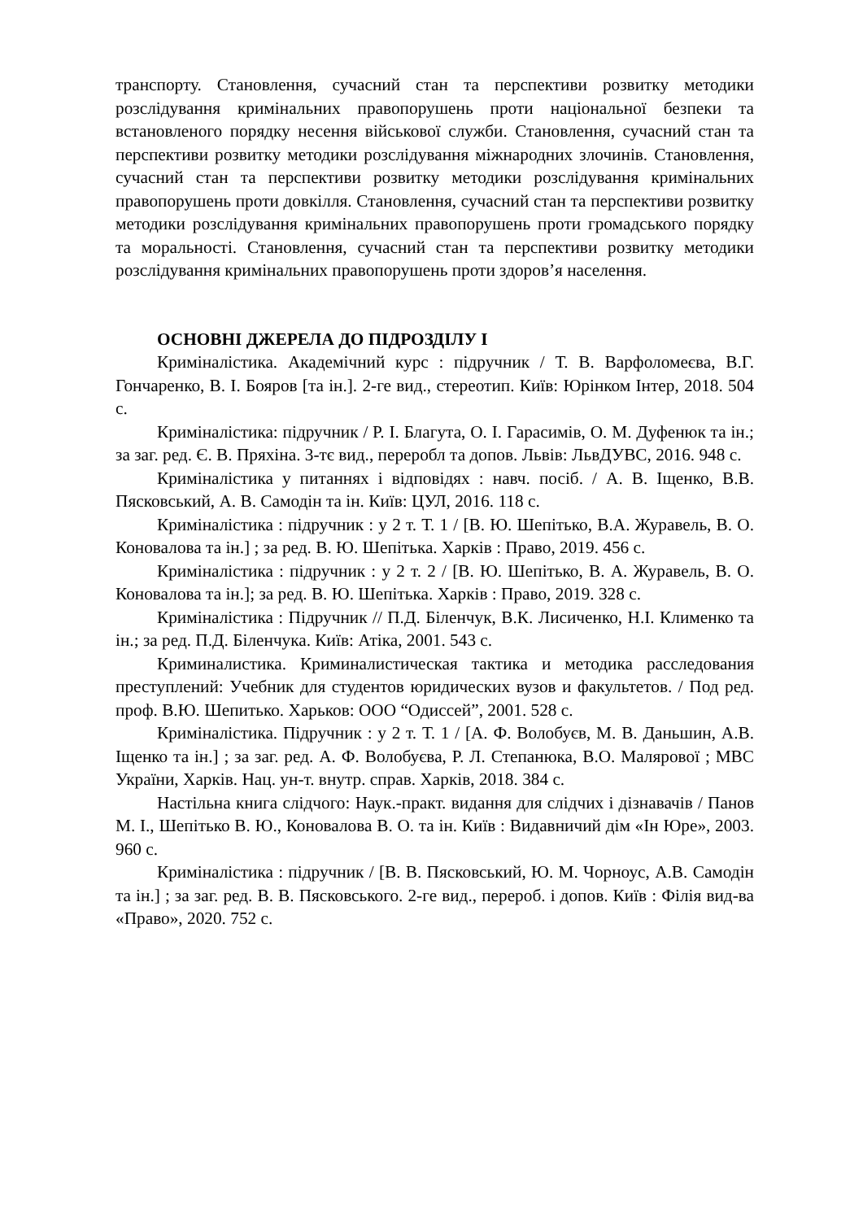транспорту. Становлення, сучасний стан та перспективи розвитку методики розслідування кримінальних правопорушень проти національної безпеки та встановленого порядку несення військової служби. Становлення, сучасний стан та перспективи розвитку методики розслідування міжнародних злочинів. Становлення, сучасний стан та перспективи розвитку методики розслідування кримінальних правопорушень проти довкілля. Становлення, сучасний стан та перспективи розвитку методики розслідування кримінальних правопорушень проти громадського порядку та моральності. Становлення, сучасний стан та перспективи розвитку методики розслідування кримінальних правопорушень проти здоров’я населення.
ОСНОВНІ ДЖЕРЕЛА ДО ПІДРОЗДІЛУ I
Криміналістика. Академічний курс : підручник / Т. В. Варфоломеєва, В.Г. Гончаренко, В. І. Бояров [та ін.]. 2-ге вид., стереотип. Київ: Юрінком Інтер, 2018. 504 с.
Криміналістика: підручник / Р. І. Благута, О. І. Гарасимів, О. М. Дуфенюк та ін.; за заг. ред. Є. В. Пряхіна. 3-тє вид., переробл та допов. Львів: ЛьвДУВС, 2016. 948 с.
Криміналістика у питаннях і відповідях : навч. посіб. / А. В. Іщенко, В.В. Пясковський, А. В. Самодін та ін. Київ: ЦУЛ, 2016. 118 с.
Криміналістика : підручник : у 2 т. Т. 1 / [В. Ю. Шепітько, В.А. Журавель, В. О. Коновалова та ін.] ; за ред. В. Ю. Шепітька. Харків : Право, 2019. 456 с.
Криміналістика : підручник : у 2 т. 2 / [В. Ю. Шепітько, В. А. Журавель, В. О. Коновалова та ін.]; за ред. В. Ю. Шепітька. Харків : Право, 2019. 328 с.
Криміналістика : Підручник // П.Д. Біленчук, В.К. Лисиченко, Н.І. Клименко та ін.; за ред. П.Д. Біленчука. Київ: Атіка, 2001. 543 с.
Криминалистика. Криминалистическая тактика и методика расследования преступлений: Учебник для студентов юридических вузов и факультетов. / Под ред. проф. В.Ю. Шепитько. Харьков: ООО “Одиссей”, 2001. 528 с.
Криміналістика. Підручник : у 2 т. Т. 1 / [А. Ф. Волобуєв, М. В. Даньшин, А.В. Іщенко та ін.] ; за заг. ред. А. Ф. Волобуєва, Р. Л. Степанюка, В.О. Малярової ; МВС України, Харків. Нац. ун-т. внутр. справ. Харків, 2018. 384 с.
Настільна книга слідчого: Наук.-практ. видання для слідчих і дізнавачів / Панов М. І., Шепітько В. Ю., Коновалова В. О. та ін. Київ : Видавничий дім «Ін Юре», 2003. 960 с.
Криміналістика : підручник / [В. В. Пясковський, Ю. М. Чорноус, А.В. Самодін та ін.] ; за заг. ред. В. В. Пясковського. 2-ге вид., перероб. і допов. Київ : Філія вид-ва «Право», 2020. 752 с.